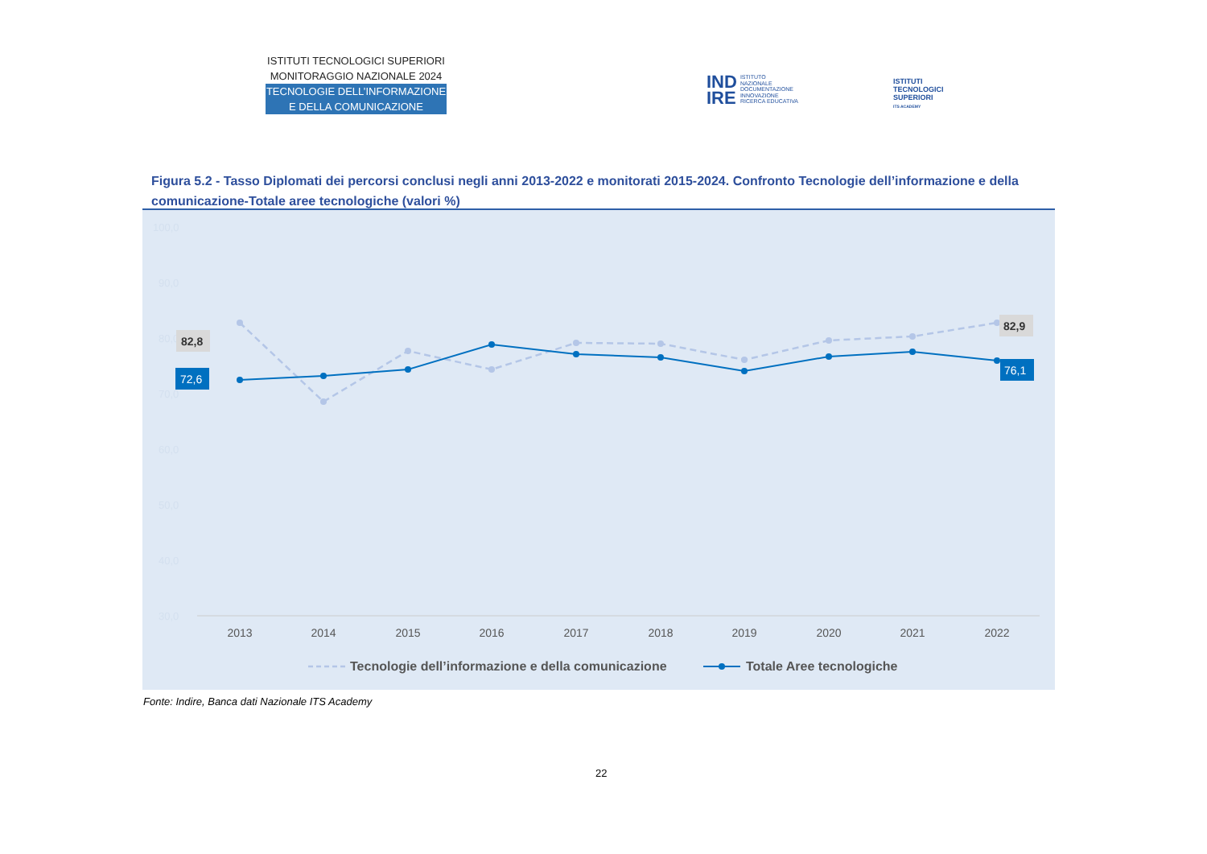ISTITUTI TECNOLOGICI SUPERIORI
MONITORAGGIO NAZIONALE 2024
TECNOLOGIE DELL’INFORMAZIONE
E DELLA COMUNICAZIONE
IND
IRE
ISTITUTO
NAZIONALE
DOCUMENTAZIONE
INNOVAZIONE
RICERCA EDUCATIVA
ISTITUTI
TECNOLOGICI
SUPERIORI
ITS ACADEMY
Figura 5.2 - Tasso Diplomati dei percorsi conclusi negli anni 2013-2022 e monitorati 2015-2024. Confronto Tecnologie dell’informazione e della comunicazione-Totale aree tecnologiche (valori %)
100,0
90,0
80,0
70,0
60,0
50,0
40,0
30,0
82,8
72,6
82,9
76,1
2013
2014
2015
2016
2017
2018
2019
2020
2021
2022
Tecnologie dell’informazione e della comunicazione
Totale Aree tecnologiche
Fonte: Indire, Banca dati Nazionale ITS Academy
22